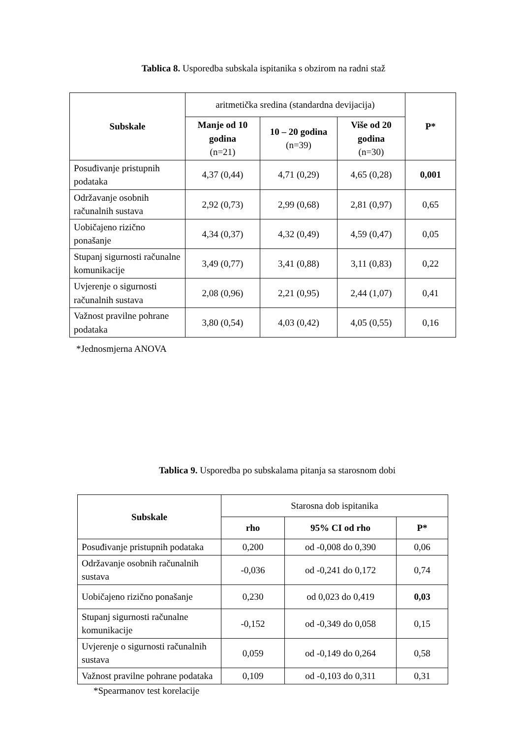Tablica 8. Usporedba subskala ispitanika s obzirom na radni staž
| Subskale | aritmetička sredina (standardna devijacija) | | | P* |
| | Manje od 10 godina (n=21) | 10 – 20 godina (n=39) | Više od 20 godina (n=30) | |
| Posuđivanje pristupnih podataka | 4,37 (0,44) | 4,71 (0,29) | 4,65 (0,28) | 0,001 |
| Održavanje osobnih računalnih sustava | 2,92 (0,73) | 2,99 (0,68) | 2,81 (0,97) | 0,65 |
| Uobičajeno rizično ponašanje | 4,34 (0,37) | 4,32 (0,49) | 4,59 (0,47) | 0,05 |
| Stupanj sigurnosti računalne komunikacije | 3,49 (0,77) | 3,41 (0,88) | 3,11 (0,83) | 0,22 |
| Uvjerenje o sigurnosti računalnih sustava | 2,08 (0,96) | 2,21 (0,95) | 2,44 (1,07) | 0,41 |
| Važnost pravilne pohrane podataka | 3,80 (0,54) | 4,03 (0,42) | 4,05 (0,55) | 0,16 |
*Jednosmjerna ANOVA
Tablica 9. Usporedba po subskalama pitanja sa starosnom dobi
| Subskale | Starosna dob ispitanika | | |
| | rho | 95% CI od rho | P* |
| Posuđivanje pristupnih podataka | 0,200 | od -0,008 do 0,390 | 0,06 |
| Održavanje osobnih računalnih sustava | -0,036 | od -0,241 do 0,172 | 0,74 |
| Uobičajeno rizično ponašanje | 0,230 | od 0,023 do 0,419 | 0,03 |
| Stupanj sigurnosti računalne komunikacije | -0,152 | od -0,349 do 0,058 | 0,15 |
| Uvjerenje o sigurnosti računalnih sustava | 0,059 | od -0,149 do 0,264 | 0,58 |
| Važnost pravilne pohrane podataka | 0,109 | od -0,103 do 0,311 | 0,31 |
*Spearmanov test korelacije